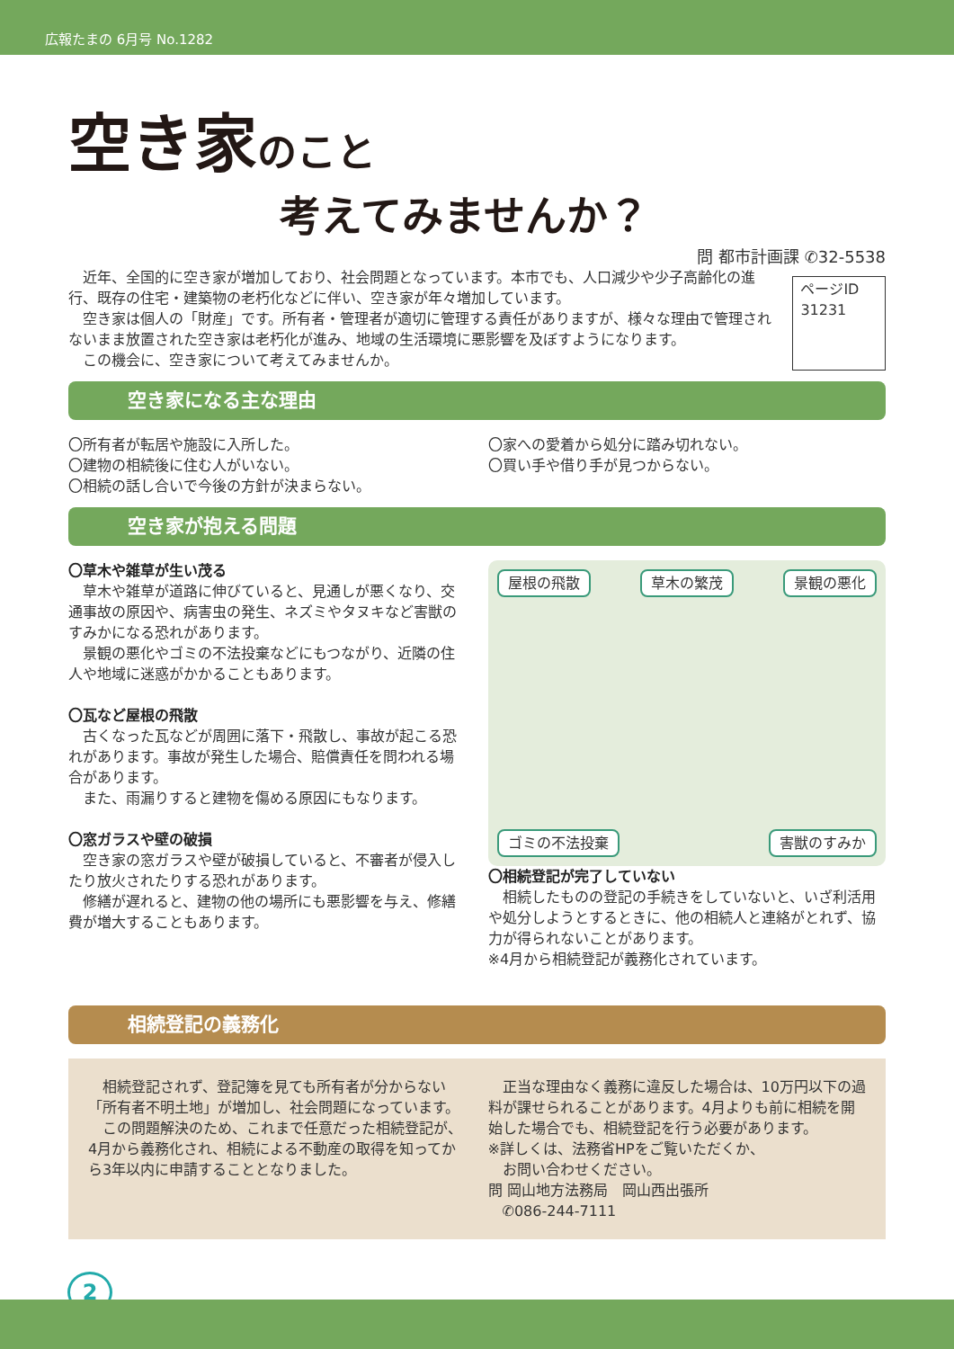広報たまの 6月号 No.1282
空き家のこと
考えてみませんか？
問 都市計画課 ✆32-5538
　近年、全国的に空き家が増加しており、社会問題となっています。本市でも、人口減少や少子高齢化の進行、既存の住宅・建築物の老朽化などに伴い、空き家が年々増加しています。
　空き家は個人の「財産」です。所有者・管理者が適切に管理する責任がありますが、様々な理由で管理されないまま放置された空き家は老朽化が進み、地域の生活環境に悪影響を及ぼすようになります。
　この機会に、空き家について考えてみませんか。
ページID　31231
空き家になる主な理由
〇所有者が転居や施設に入所した。
〇建物の相続後に住む人がいない。
〇相続の話し合いで今後の方針が決まらない。
〇家への愛着から処分に踏み切れない。
〇買い手や借り手が見つからない。
空き家が抱える問題
〇草木や雑草が生い茂る
　草木や雑草が道路に伸びていると、見通しが悪くなり、交通事故の原因や、病害虫の発生、ネズミやタヌキなど害獣のすみかになる恐れがあります。
　景観の悪化やゴミの不法投棄などにもつながり、近隣の住人や地域に迷惑がかかることもあります。
〇瓦など屋根の飛散
　古くなった瓦などが周囲に落下・飛散し、事故が起こる恐れがあります。事故が発生した場合、賠償責任を問われる場合があります。
　また、雨漏りすると建物を傷める原因にもなります。
〇窓ガラスや壁の破損
　空き家の窓ガラスや壁が破損していると、不審者が侵入したり放火されたりする恐れがあります。
　修繕が遅れると、建物の他の場所にも悪影響を与え、修繕費が増大することもあります。
屋根の飛散 草木の繁茂 景観の悪化 ゴミの不法投棄 害獣のすみか
〇相続登記が完了していない
　相続したものの登記の手続きをしていないと、いざ利活用や処分しようとするときに、他の相続人と連絡がとれず、協力が得られないことがあります。
※4月から相続登記が義務化されています。
相続登記の義務化
　相続登記されず、登記簿を見ても所有者が分からない「所有者不明土地」が増加し、社会問題になっています。
　この問題解決のため、これまで任意だった相続登記が、4月から義務化され、相続による不動産の取得を知ってから3年以内に申請することとなりました。
　正当な理由なく義務に違反した場合は、10万円以下の過料が課せられることがあります。4月よりも前に相続を開始した場合でも、相続登記を行う必要があります。
※詳しくは、法務省HPをご覧いただくか、
　お問い合わせください。
問 岡山地方法務局　岡山西出張所
　✆086-244-7111
2